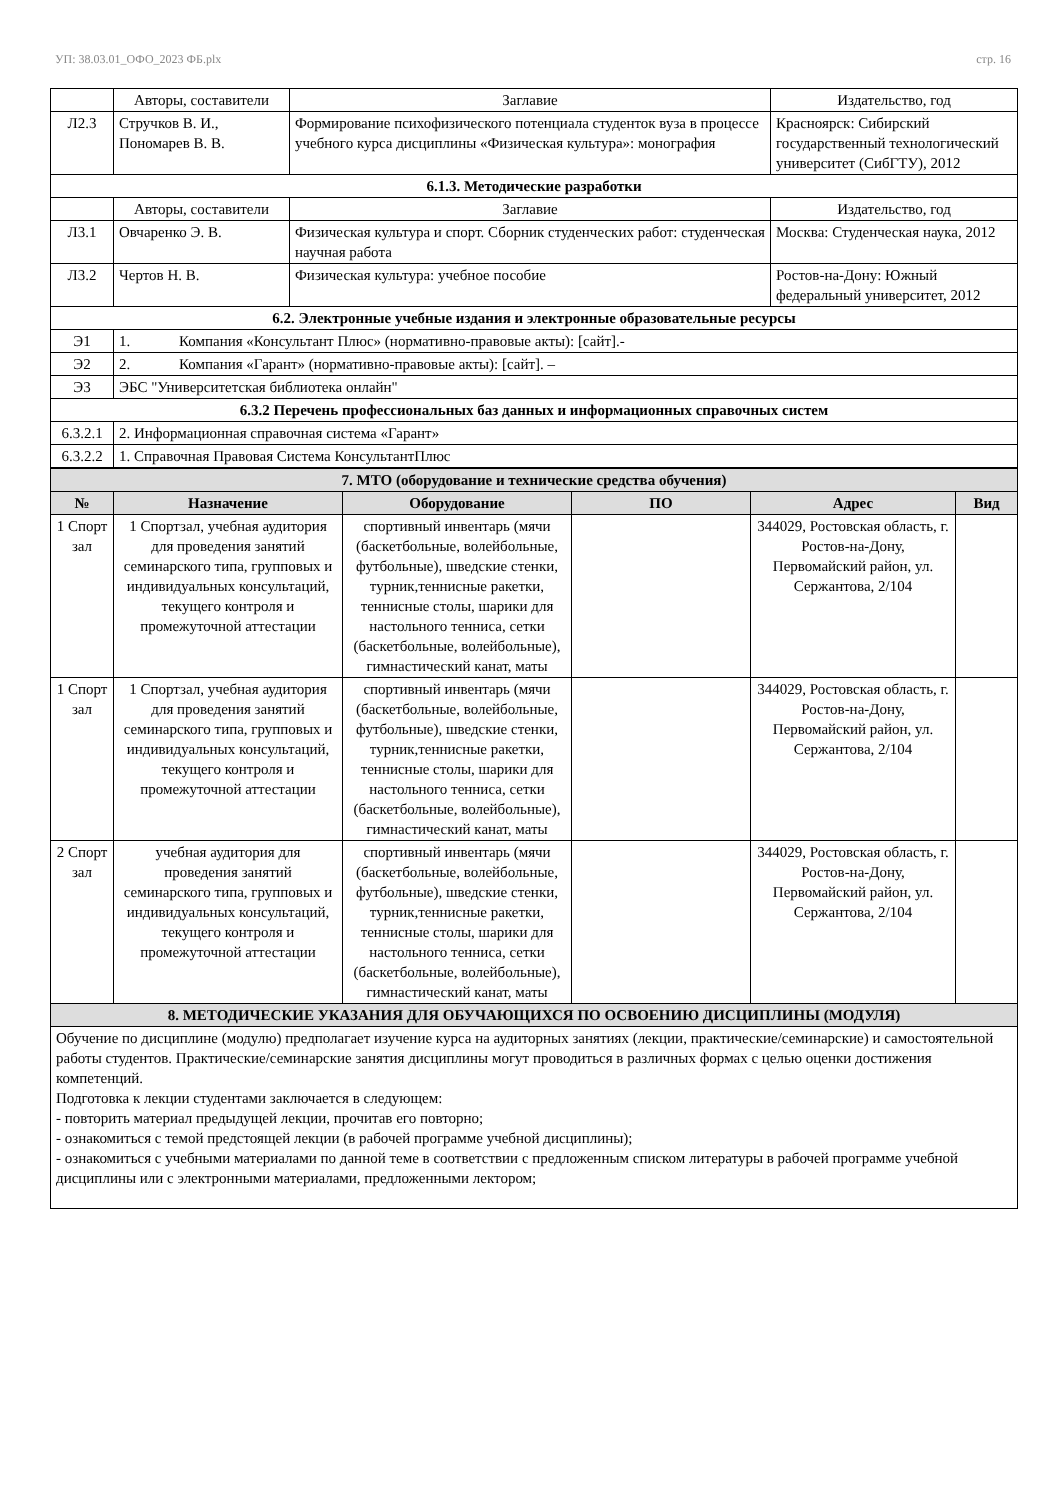УП: 38.03.01_ОФО_2023 ФБ.plx стр. 16
| | Авторы, составители | Заглавие | Издательство, год |
| Л2.3 | Стручков В. И., Пономарев В. В. | Формирование психофизического потенциала студенток вуза в процессе учебного курса дисциплины «Физическая культура»: монография | Красноярск: Сибирский государственный технологический университет (СибГТУ), 2012 |
| 6.1.3. Методические разработки | | | |
| | Авторы, составители | Заглавие | Издательство, год |
| Л3.1 | Овчаренко Э. В. | Физическая культура и спорт. Сборник студенческих работ: студенческая научная работа | Москва: Студенческая наука, 2012 |
| Л3.2 | Чертов Н. В. | Физическая культура: учебное пособие | Ростов-на-Дону: Южный федеральный университет, 2012 |
| 6.2. Электронные учебные издания и электронные образовательные ресурсы | | | |
| Э1 | 1. Компания «Консультант Плюс» (нормативно-правовые акты): [сайт].- | | |
| Э2 | 2. Компания «Гарант» (нормативно-правовые акты): [сайт]. – | | |
| Э3 | ЭБС "Университетская библиотека онлайн" | | |
| 6.3.2 Перечень профессиональных баз данных и информационных справочных систем | | | |
| 6.3.2.1 | 2. Информационная справочная система «Гарант» | | |
| 6.3.2.2 | 1. Справочная Правовая Система КонсультантПлюс | | |
| 7. МТО (оборудование и технические средства обучения) | | | | | |
| № | Назначение | Оборудование | ПО | Адрес | Вид |
| 1 Спорт зал | 1 Спортзал, учебная аудитория для проведения занятий семинарского типа, групповых и индивидуальных консультаций, текущего контроля и промежуточной аттестации | спортивный инвентарь (мячи (баскетбольные, волейбольные, футбольные), шведские стенки, турник,теннисные ракетки, теннисные столы, шарики для настольного тенниса, сетки (баскетбольные, волейбольные), гимнастический канат, маты | | 344029, Ростовская область, г. Ростов-на-Дону, Первомайский район, ул. Сержантова, 2/104 | |
| 1 Спорт зал | 1 Спортзал, учебная аудитория для проведения занятий семинарского типа, групповых и индивидуальных консультаций, текущего контроля и промежуточной аттестации | спортивный инвентарь (мячи (баскетбольные, волейбольные, футбольные), шведские стенки, турник,теннисные ракетки, теннисные столы, шарики для настольного тенниса, сетки (баскетбольные, волейбольные), гимнастический канат, маты | | 344029, Ростовская область, г. Ростов-на-Дону, Первомайский район, ул. Сержантова, 2/104 | |
| 2 Спорт зал | учебная аудитория для проведения занятий семинарского типа, групповых и индивидуальных консультаций, текущего контроля и промежуточной аттестации | спортивный инвентарь (мячи (баскетбольные, волейбольные, футбольные), шведские стенки, турник,теннисные ракетки, теннисные столы, шарики для настольного тенниса, сетки (баскетбольные, волейбольные), гимнастический канат, маты | | 344029, Ростовская область, г. Ростов-на-Дону, Первомайский район, ул. Сержантова, 2/104 | |
| 8. МЕТОДИЧЕСКИЕ УКАЗАНИЯ ДЛЯ ОБУЧАЮЩИХСЯ ПО ОСВОЕНИЮ ДИСЦИПЛИНЫ (МОДУЛЯ) | | | | | |
| Обучение по дисциплине (модулю) предполагает изучение курса на аудиторных занятиях (лекции, практические/семинарские) и самостоятельной работы студентов. Практические/семинарские занятия дисциплины могут проводиться в различных формах с целью оценки достижения компетенций. Подготовка к лекции студентами заключается в следующем: - повторить материал предыдущей лекции, прочитав его повторно; - ознакомиться с темой предстоящей лекции (в рабочей программе учебной дисциплины); - ознакомиться с учебными материалами по данной теме в соответствии с предложенным списком литературы в рабочей программе учебной дисциплины или с электронными материалами, предложенными лектором; | | | | | |